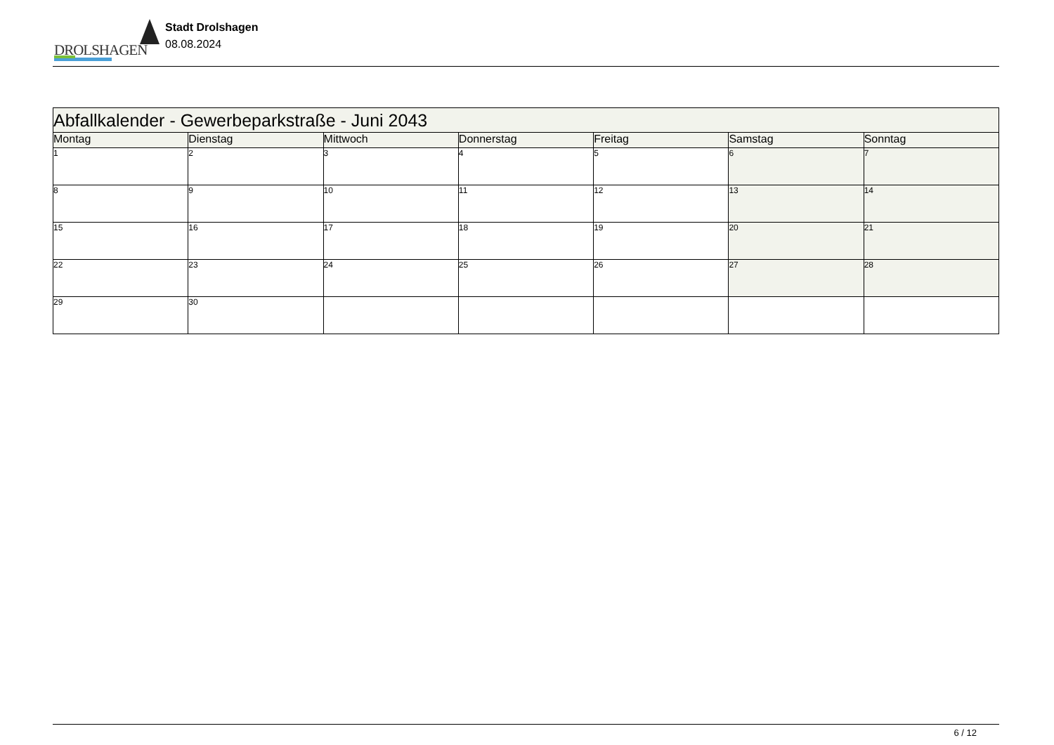DROLSHAGEN
Stadt Drolshagen
08.08.2024
| Abfallkalender - Gewerbeparkstraße - Juni 2043 | | | | | | |
| --- | --- | --- | --- | --- | --- | --- |
| Montag | Dienstag | Mittwoch | Donnerstag | Freitag | Samstag | Sonntag |
| 1 | 2 | 3 | 4 | 5 | 6 | 7 |
| 8 | 9 | 10 | 11 | 12 | 13 | 14 |
| 15 | 16 | 17 | 18 | 19 | 20 | 21 |
| 22 | 23 | 24 | 25 | 26 | 27 | 28 |
| 29 | 30 | | | | | |
6 / 12